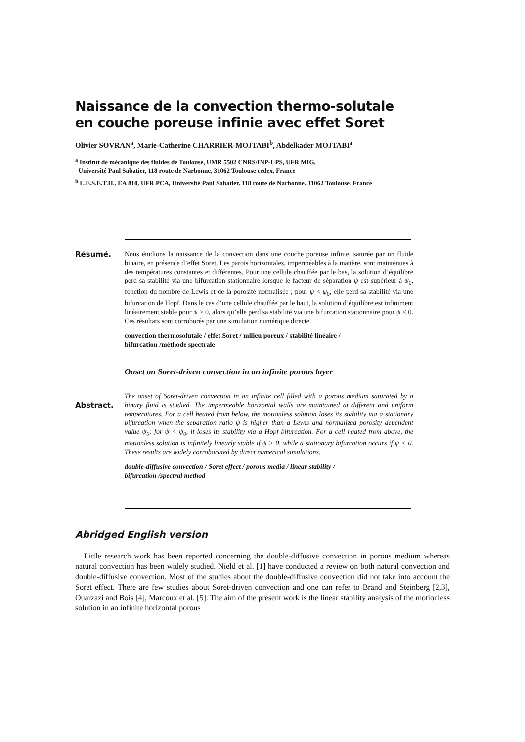Naissance de la convection thermo-solutale
en couche poreuse infinie avec effet Soret
Olivier SOVRAN<sup>a</sup>, Marie-Catherine CHARRIER-MOJTABI<sup>b</sup>, Abdelkader MOJTABI<sup>a</sup>
<sup>a</sup> Institut de mécanique des fluides de Toulouse, UMR 5502 CNRS/INP-UPS, UFR MIG,
Université Paul Sabatier, 118 route de Narbonne, 31062 Toulouse cedex, France
<sup>b</sup> L.E.S.E.T.H., EA 810, UFR PCA, Université Paul Sabatier, 118 route de Narbonne, 31062 Toulouse, France
Résumé.
Nous étudions la naissance de la convection dans une couche poreuse infinie, saturée par un fluide binaire, en présence d’effet Soret. Les parois horizontales, imperméables à la matière, sont maintenues à des températures constantes et différentes. Pour une cellule chauffée par le bas, la solution d’équilibre perd sa stabilité via une bifurcation stationnaire lorsque le facteur de séparation ψ est supérieur à ψ<sub>0</sub>, fonction du nombre de Lewis et de la porosité normalisée ; pour ψ < ψ<sub>0</sub>, elle perd sa stabilité via une bifurcation de Hopf. Dans le cas d’une cellule chauffée par le haut, la solution d’équilibre est infiniment linéairement stable pour ψ > 0, alors qu’elle perd sa stabilité via une bifurcation stationnaire pour ψ < 0. Ces résultats sont corroborés par une simulation numérique directe.
convection thermosolutale / effet Soret / milieu poreux / stabilité linéaire /
bifurcation /méthode spectrale
Onset on Soret-driven convection in an infinite porous layer
Abstract.
The onset of Soret-driven convection in an infinite cell filled with a porous medium saturated by a binary fluid is studied. The impermeable horizontal walls are maintained at different and uniform temperatures. For a cell heated from below, the motionless solution loses its stability via a stationary bifurcation when the separation ratio ψ is higher than a Lewis and normalized porosity dependent value ψ<sub>0</sub>; for ψ < ψ<sub>0</sub>, it loses its stability via a Hopf bifurcation. For a cell heated from above, the motionless solution is infinitely linearly stable if ψ > 0, while a stationary bifurcation occurs if ψ < 0. These results are widely corroborated by direct numerical simulations.
double-diffusive convection / Soret effect / porous media / linear stability /
bifurcation /spectral method
Abridged English version
Little research work has been reported concerning the double-diffusive convection in porous medium whereas natural convection has been widely studied. Nield et al. [1] have conducted a review on both natural convection and double-diffusive convection. Most of the studies about the double-diffusive convection did not take into account the Soret effect. There are few studies about Soret-driven convection and one can refer to Brand and Steinberg [2,3], Ouarzazi and Bois [4], Marcoux et al. [5]. The aim of the present work is the linear stability analysis of the motionless solution in an infinite horizontal porous